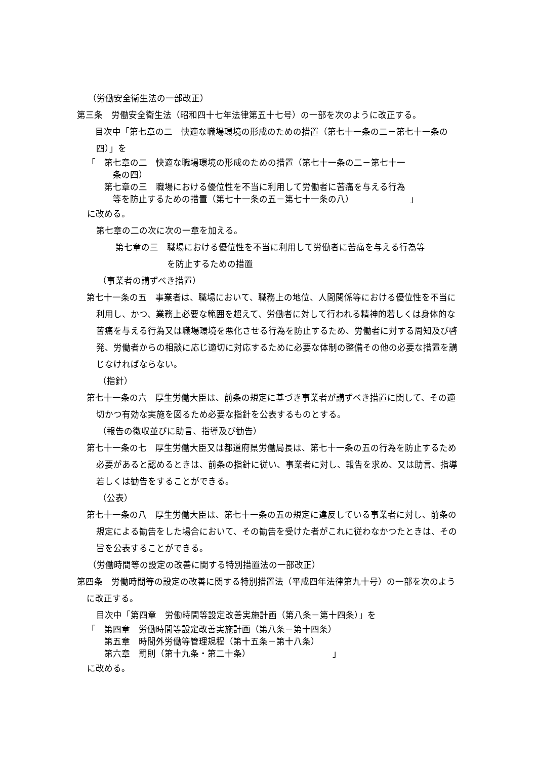（労働安全衛生法の一部改正）
第三条　労働安全衛生法（昭和四十七年法律第五十七号）の一部を次のように改正する。
　目次中「第七章の二　快適な職場環境の形成のための措置（第七十一条の二－第七十一条の四）」を
「　第七章の二　快適な職場環境の形成のための措置（第七十一条の二－第七十一
　　　条の四）
　　第七章の三　職場における優位性を不当に利用して労働者に苦痛を与える行為
　　　等を防止するための措置（第七十一条の五－第七十一条の八）　　　　　　　」
に改める。
第七章の二の次に次の一章を加える。
第七章の三　職場における優位性を不当に利用して労働者に苦痛を与える行為等
　　　　　　を防止するための措置
（事業者の講ずべき措置）
第七十一条の五　事業者は、職場において、職務上の地位、人間関係等における優位性を不当に利用し、かつ、業務上必要な範囲を超えて、労働者に対して行われる精神的若しくは身体的な苦痛を与える行為又は職場環境を悪化させる行為を防止するため、労働者に対する周知及び啓発、労働者からの相談に応じ適切に対応するために必要な体制の整備その他の必要な措置を講じなければならない。
（指針）
第七十一条の六　厚生労働大臣は、前条の規定に基づき事業者が講ずべき措置に関して、その適切かつ有効な実施を図るため必要な指針を公表するものとする。
（報告の徴収並びに助言、指導及び勧告）
第七十一条の七　厚生労働大臣又は都道府県労働局長は、第七十一条の五の行為を防止するため必要があると認めるときは、前条の指針に従い、事業者に対し、報告を求め、又は助言、指導若しくは勧告をすることができる。
（公表）
第七十一条の八　厚生労働大臣は、第七十一条の五の規定に違反している事業者に対し、前条の規定による勧告をした場合において、その勧告を受けた者がこれに従わなかつたときは、その旨を公表することができる。
（労働時間等の設定の改善に関する特別措置法の一部改正）
第四条　労働時間等の設定の改善に関する特別措置法（平成四年法律第九十号）の一部を次のように改正する。
目次中「第四章　労働時間等設定改善実施計画（第八条－第十四条）」を
「　第四章　労働時間等設定改善実施計画（第八条－第十四条）
　　第五章　時間外労働等管理規程（第十五条－第十八条）
　　第六章　罰則（第十九条・第二十条）　　　　　　　　　　」
に改める。